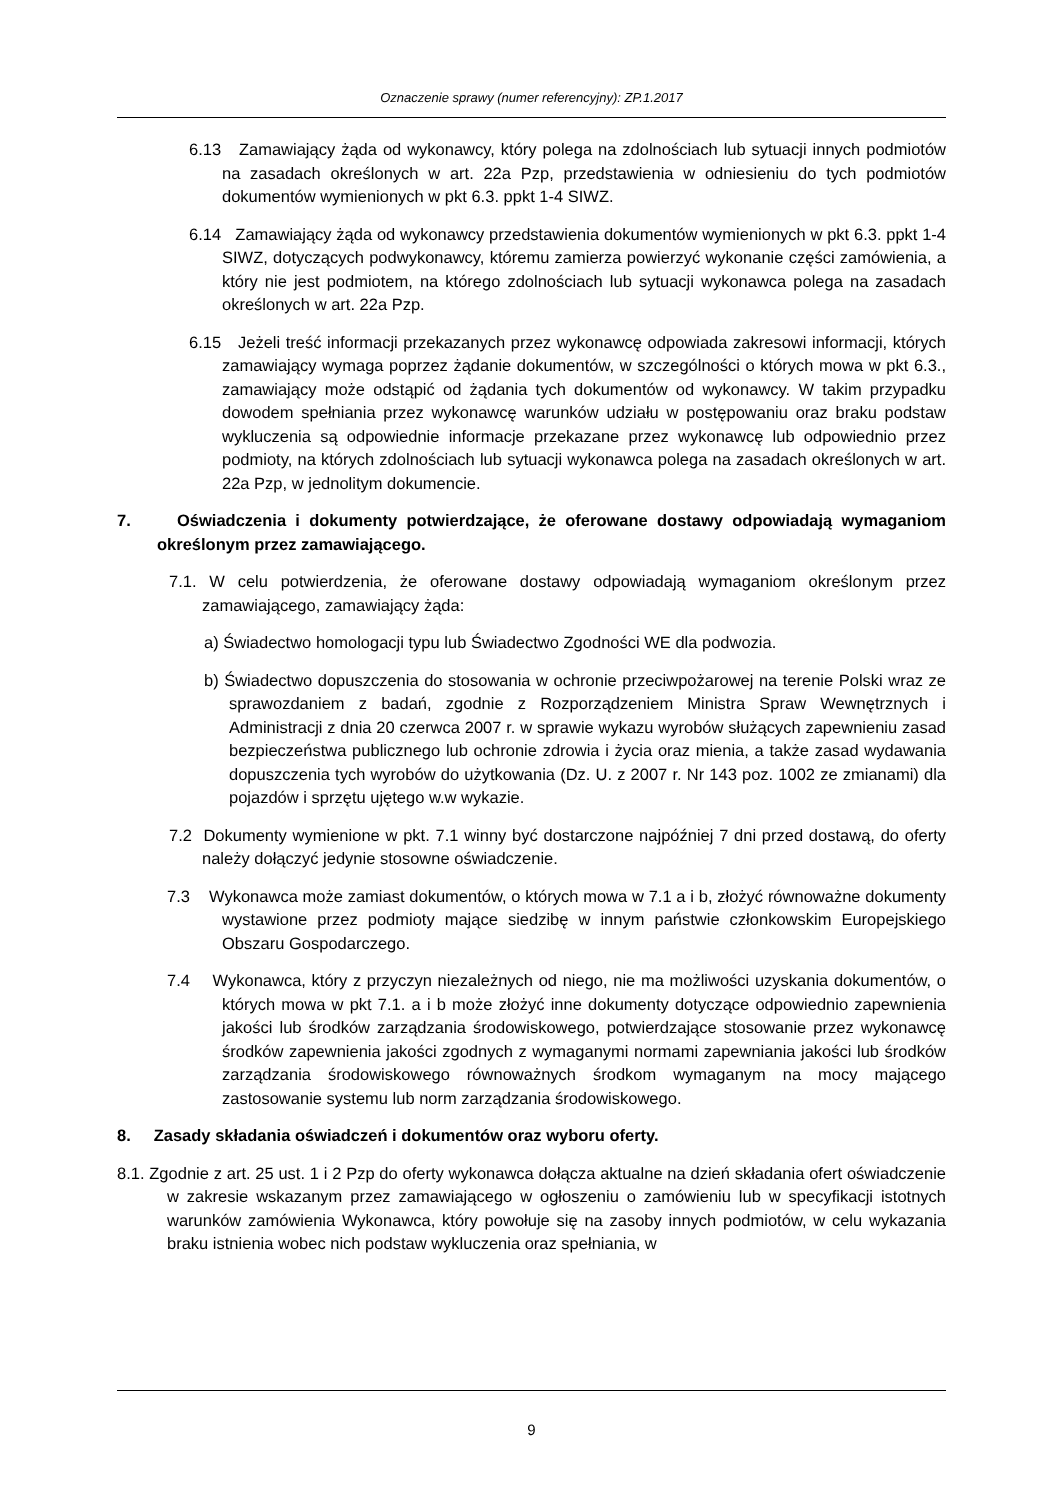Oznaczenie sprawy (numer referencyjny): ZP.1.2017
6.13 Zamawiający żąda od wykonawcy, który polega na zdolnościach lub sytuacji innych podmiotów na zasadach określonych w art. 22a Pzp, przedstawienia w odniesieniu do tych podmiotów dokumentów wymienionych w pkt 6.3. ppkt 1-4 SIWZ.
6.14 Zamawiający żąda od wykonawcy przedstawienia dokumentów wymienionych w pkt 6.3. ppkt 1-4 SIWZ, dotyczących podwykonawcy, któremu zamierza powierzyć wykonanie części zamówienia, a który nie jest podmiotem, na którego zdolnościach lub sytuacji wykonawca polega na zasadach określonych w art. 22a Pzp.
6.15 Jeżeli treść informacji przekazanych przez wykonawcę odpowiada zakresowi informacji, których zamawiający wymaga poprzez żądanie dokumentów, w szczególności o których mowa w pkt 6.3., zamawiający może odstąpić od żądania tych dokumentów od wykonawcy. W takim przypadku dowodem spełniania przez wykonawcę warunków udziału w postępowaniu oraz braku podstaw wykluczenia są odpowiednie informacje przekazane przez wykonawcę lub odpowiednio przez podmioty, na których zdolnościach lub sytuacji wykonawca polega na zasadach określonych w art. 22a Pzp, w jednolitym dokumencie.
7. Oświadczenia i dokumenty potwierdzające, że oferowane dostawy odpowiadają wymaganiom określonym przez zamawiającego.
7.1. W celu potwierdzenia, że oferowane dostawy odpowiadają wymaganiom określonym przez zamawiającego, zamawiający żąda:
a) Świadectwo homologacji typu lub Świadectwo Zgodności WE dla podwozia.
b) Świadectwo dopuszczenia do stosowania w ochronie przeciwpożarowej na terenie Polski wraz ze sprawozdaniem z badań, zgodnie z Rozporządzeniem Ministra Spraw Wewnętrznych i Administracji z dnia 20 czerwca 2007 r. w sprawie wykazu wyrobów służących zapewnieniu zasad bezpieczeństwa publicznego lub ochronie zdrowia i życia oraz mienia, a także zasad wydawania dopuszczenia tych wyrobów do użytkowania (Dz. U. z 2007 r. Nr 143 poz. 1002 ze zmianami) dla pojazdów i sprzętu ujętego w.w wykazie.
7.2 Dokumenty wymienione w pkt. 7.1 winny być dostarczone najpóźniej 7 dni przed dostawą, do oferty należy dołączyć jedynie stosowne oświadczenie.
7.3 Wykonawca może zamiast dokumentów, o których mowa w 7.1 a i b, złożyć równoważne dokumenty wystawione przez podmioty mające siedzibę w innym państwie członkowskim Europejskiego Obszaru Gospodarczego.
7.4 Wykonawca, który z przyczyn niezależnych od niego, nie ma możliwości uzyskania dokumentów, o których mowa w pkt 7.1. a i b może złożyć inne dokumenty dotyczące odpowiednio zapewnienia jakości lub środków zarządzania środowiskowego, potwierdzające stosowanie przez wykonawcę środków zapewnienia jakości zgodnych z wymaganymi normami zapewniania jakości lub środków zarządzania środowiskowego równoważnych środkom wymaganym na mocy mającego zastosowanie systemu lub norm zarządzania środowiskowego.
8. Zasady składania oświadczeń i dokumentów oraz wyboru oferty.
8.1. Zgodnie z art. 25 ust. 1 i 2 Pzp do oferty wykonawca dołącza aktualne na dzień składania ofert oświadczenie w zakresie wskazanym przez zamawiającego w ogłoszeniu o zamówieniu lub w specyfikacji istotnych warunków zamówienia Wykonawca, który powołuje się na zasoby innych podmiotów, w celu wykazania braku istnienia wobec nich podstaw wykluczenia oraz spełniania, w
9